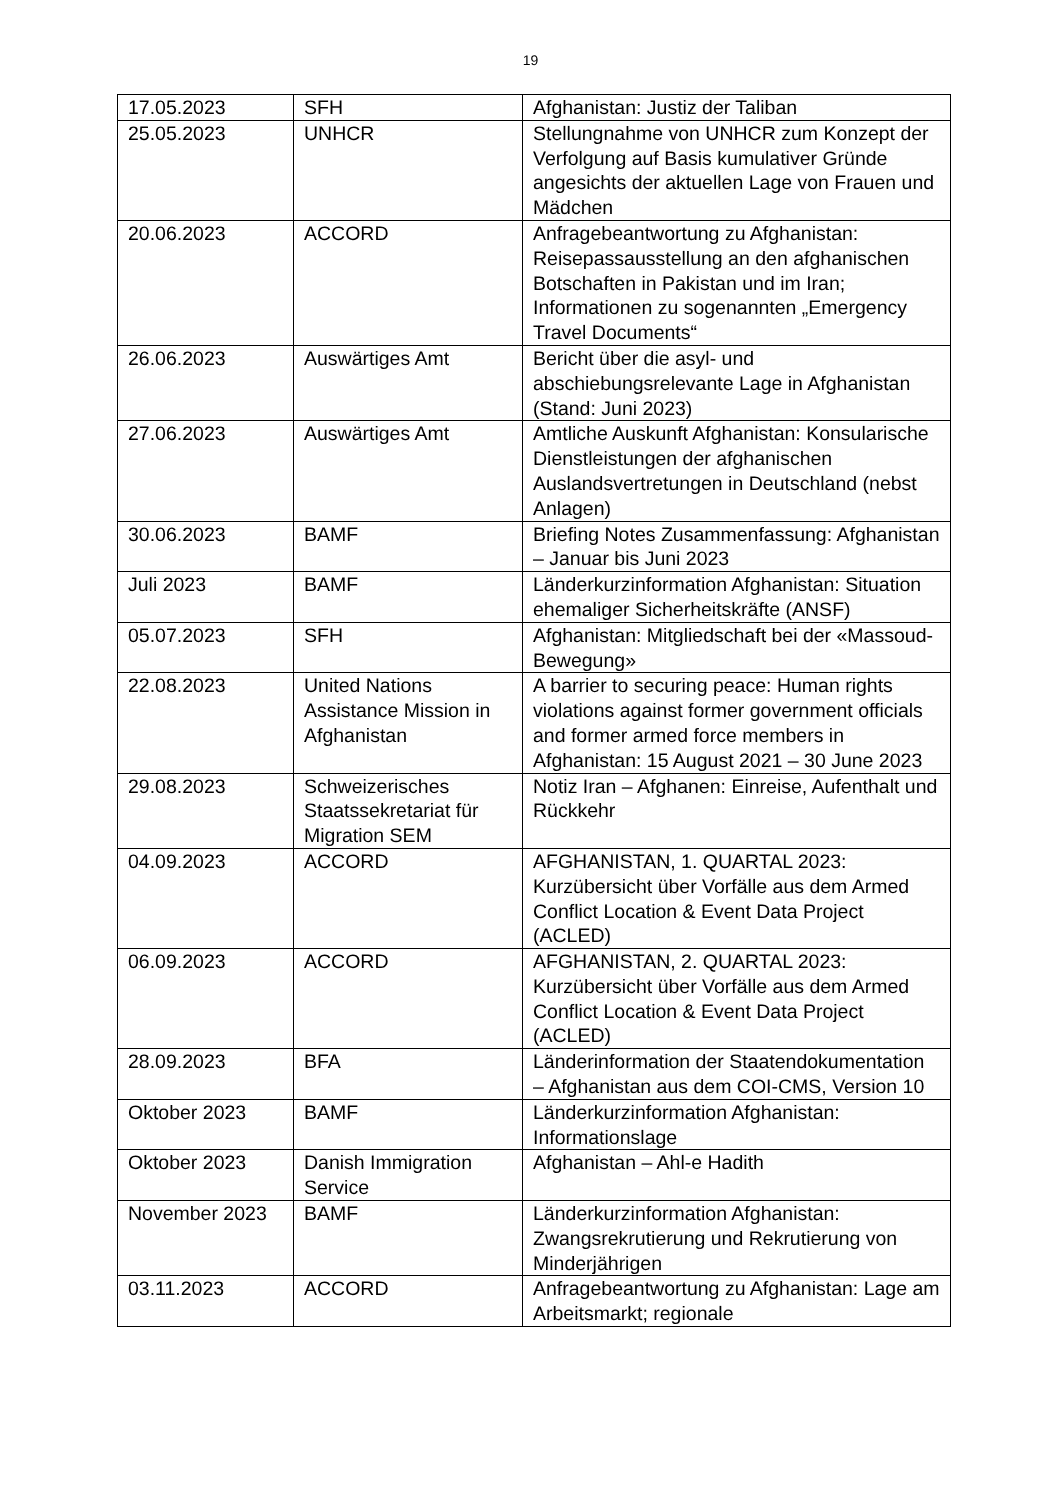19
| 17.05.2023 | SFH | Afghanistan: Justiz der Taliban |
| 25.05.2023 | UNHCR | Stellungnahme von UNHCR zum Konzept der Verfolgung auf Basis kumulativer Gründe angesichts der aktuellen Lage von Frauen und Mädchen |
| 20.06.2023 | ACCORD | Anfragebeantwortung zu Afghanistan: Reisepassausstellung an den afghanischen Botschaften in Pakistan und im Iran; Informationen zu sogenannten „Emergency Travel Documents“ |
| 26.06.2023 | Auswärtiges Amt | Bericht über die asyl- und abschiebungsrelevante Lage in Afghanistan (Stand: Juni 2023) |
| 27.06.2023 | Auswärtiges Amt | Amtliche Auskunft Afghanistan: Konsularische Dienstleistungen der afghanischen Auslandsvertretungen in Deutschland (nebst Anlagen) |
| 30.06.2023 | BAMF | Briefing Notes Zusammenfassung: Afghanistan – Januar bis Juni 2023 |
| Juli 2023 | BAMF | Länderkurzinformation Afghanistan: Situation ehemaliger Sicherheitskräfte (ANSF) |
| 05.07.2023 | SFH | Afghanistan: Mitgliedschaft bei der «Massoud-Bewegung» |
| 22.08.2023 | United Nations Assistance Mission in Afghanistan | A barrier to securing peace: Human rights violations against former government officials and former armed force members in Afghanistan: 15 August 2021 – 30 June 2023 |
| 29.08.2023 | Schweizerisches Staatssekretariat für Migration SEM | Notiz Iran – Afghanen: Einreise, Aufenthalt und Rückkehr |
| 04.09.2023 | ACCORD | AFGHANISTAN, 1. QUARTAL 2023: Kurzübersicht über Vorfälle aus dem Armed Conflict Location & Event Data Project (ACLED) |
| 06.09.2023 | ACCORD | AFGHANISTAN, 2. QUARTAL 2023: Kurzübersicht über Vorfälle aus dem Armed Conflict Location & Event Data Project (ACLED) |
| 28.09.2023 | BFA | Länderinformation der Staatendokumentation – Afghanistan aus dem COI-CMS, Version 10 |
| Oktober 2023 | BAMF | Länderkurzinformation Afghanistan: Informationslage |
| Oktober 2023 | Danish Immigration Service | Afghanistan – Ahl-e Hadith |
| November 2023 | BAMF | Länderkurzinformation Afghanistan: Zwangsrekrutierung und Rekrutierung von Minderjährigen |
| 03.11.2023 | ACCORD | Anfragebeantwortung zu Afghanistan: Lage am Arbeitsmarkt; regionale |